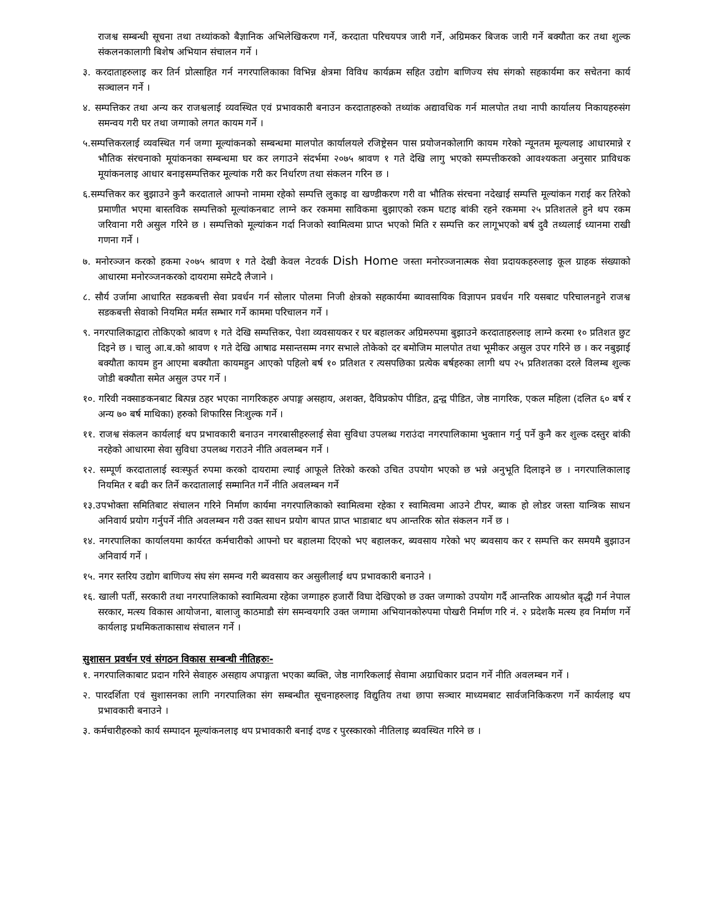राजश्व सम्बन्धी सूचना तथा तथ्यांकको बैज्ञानिक अभिलेखिकरण गर्ने, करदाता परिचयपत्र जारी गर्ने, अग्रिमकर बिजक जारी गर्ने बक्यौता कर तथा शुल्क संकलनकालागी बिशेष अभियान संचालन गर्ने ।
३. करदाताहरुलाइ कर तिर्न प्रोत्साहित गर्न नगरपालिकाका विभिन्न क्षेत्रमा विविध कार्यक्रम सहित उद्योग बाणिज्य संघ संगको सहकार्यमा कर सचेतना कार्य सञ्चालन गर्ने ।
४. सम्पत्तिकर तथा अन्य कर राजश्वलाई व्यवस्थित एवं प्रभावकारी बनाउन करदाताहरुको तथ्यांक अद्यावधिक गर्न मालपोत तथा नापी कार्यालय निकायहरुसंग समन्वय गरी घर तथा जग्गाको लगत कायम गर्ने ।
५.सम्पत्तिकरलाई व्यवस्थित गर्न जग्गा मूल्यांकनको सम्बन्धमा मालपोत कार्यालयले रजिष्ट्रेसन पास प्रयोजनकोलागि कायम गरेको न्यूनतम मूल्यलाइ आधारमान्ने र भौतिक संरचनाको मूयांकनका सम्बन्धमा घर कर लगाउने संदर्भमा २०७५ श्रावण १ गते देखि लागु भएको सम्पत्तीकरको आवश्यकता अनुसार प्राविधक मूयांकनलाइ आधार बनाइसम्पत्तिकर मूल्यांक गरी कर निर्धारण तथा संकलन गरिन छ ।
६.सम्पत्तिकर कर बुझाउने कुनै करदाताले आफ्नो नाममा रहेको सम्पत्ति लुकाइ वा खण्डीकरण गरी वा भौतिक संरचना नदेखाई सम्पत्ति मूल्यांकन गराई कर तिरेको प्रमाणीत भएमा बास्तविक सम्पत्तिको मूल्यांकनबाट लाग्ने कर रकममा साविकमा बुझाएको रकम घटाइ बांकी रहने रकममा २५ प्रतिशतले हुने थप रकम जरिवाना गरी असुल गरिने छ । सम्पत्तिको मूल्यांकन गर्दा निजको स्वामित्वमा प्राप्त भएको मिति र सम्पत्ति कर लागूभएको बर्ष दुवै तथ्यलाई ध्यानमा राखी गणना गर्ने ।
७. मनोरञ्जन करको हकमा २०७५ श्रावण १ गते देखी केवल नेटवर्क Dish Home जस्ता मनोरञ्जनात्मक सेवा प्रदायकहरुलाइ कूल ग्राहक संख्याको आधारमा मनोरञ्जनकरको दायरामा समेटदै लैजाने ।
८. सौर्य उर्जामा आधारित सडकबत्ती सेवा प्रवर्धन गर्न सोलार पोलमा निजी क्षेत्रको सहकार्यमा ब्यावसायिक विज्ञापन प्रवर्धन गरि यसबाट परिचालनहुने राजश्व सडकबत्ती सेवाको नियमित मर्मत सम्भार गर्ने काममा परिचालन गर्ने ।
९. नगरपालिकाद्वारा तोकिएको श्रावण १ गते देखि सम्पत्तिकर, पेशा व्यवसायकर र घर बहालकर अग्रिमरुपमा बुझाउने करदाताहरुलाइ लाग्ने करमा १० प्रतिशत छुट दिइने छ । चालु आ.ब.को श्रावण १ गते देखि आषाढ मसान्तसम्म नगर सभाले तोकेको दर बमोजिम मालपोत तथा भूमीकर असुल उपर गरिने छ । कर नबुझाई बक्यौता कायम हुन आएमा बक्यौता कायमहुन आएको पहिलो बर्ष १० प्रतिशत र त्यसपछिका प्रत्येक बर्षहरुका लागी थप २५ प्रतिशतका दरले विलम्ब शुल्क जोडी बक्यौता समेत असुल उपर गर्ने ।
१०. गरिवी नक्साङकनबाट बित्पन्न ठहर भएका नागरिकहरु अपाङ्ग असहाय, अशक्त, दैविप्रकोप पीडित, द्वन्द्व पीडित, जेष्ठ नागरिक, एकल महिला (दलित ६० बर्ष र अन्य ७० बर्ष माथिका) हरुको शिफारिस निःशुल्क गर्ने ।
११. राजश्व संकलन कार्यलाई थप प्रभावकारी बनाउन नगरबासीहरुलाई सेवा सुविधा उपलब्ध गराउंदा नगरपालिकामा भुक्तान गर्नु पर्ने कुनै कर शुल्क दस्तुर बांकी नरहेको आधारमा सेवा सुविधा उपलब्ध गराउने नीति अवलम्बन गर्ने ।
१२. सम्पूर्ण करदातालाई स्वःस्फुर्त रुपमा करको दायरामा ल्याई आफूले तिरेको करको उचित उपयोग भएको छ भन्ने अनुभूति दिलाइने छ । नगरपालिकालाइ नियमित र बढी कर तिर्ने करदातालाई सम्मानित गर्ने नीति अवलम्बन गर्ने
१३.उपभोक्ता समितिबाट संचालन गरिने निर्माण कार्यमा नगरपालिकाको स्वामित्वमा रहेका र स्वामित्वमा आउने टीपर, ब्याक हो लोडर जस्ता यान्त्रिक साधन अनिवार्य प्रयोग गर्नुपर्ने नीति अवलम्बन गरी उक्त साधन प्रयोग बापत प्राप्त भाडाबाट थप आन्तरिक स्रोत संकलन गर्ने छ ।
१४. नगरपालिका कार्यालयमा कार्यरत कर्मचारीको आफ्नो घर बहालमा दिएको भए बहालकर, ब्यवसाय गरेको भए ब्यवसाय कर र सम्पत्ति कर समयमै बुझाउन अनिवार्य गर्ने ।
१५. नगर स्तरिय उद्योग बाणिज्य संघ संग समन्व गरी ब्यवसाय कर असुलीलाई थप प्रभावकारी बनाउने ।
१६. खाली पर्ती, सरकारी तथा नगरपालिकाको स्वामित्वमा रहेका जग्गाहरु हजारौं विघा देखिएको छ उक्त जग्गाको उपयोग गर्दै आन्तरिक आयश्रोत बृद्धी गर्न नेपाल सरकार, मत्स्य विकास आयोजना, बालाजु काठमाडौ संग समन्वयगरि उक्त जग्गामा अभियानकोरुपमा पोखरी निर्माण गरि नं. २ प्रदेशकै मत्स्य हव निर्माण गर्ने कार्यलाइ प्रथमिकताकासाथ संचालन गर्ने ।
सुशासन प्रवर्धन एवं संगठन विकास सम्बन्धी नीतिहरुः-
१. नगरपालिकाबाट प्रदान गरिने सेवाहरु असहाय अपाङ्गता भएका ब्यक्ति, जेष्ठ नागरिकलाई सेवामा अग्राधिकार प्रदान गर्ने नीति अवलम्बन गर्ने ।
२. पारदर्शिता एवं सुशासनका लागि नगरपालिका संग सम्बन्धीत सूचनाहरुलाइ विद्युतिय तथा छापा सञ्चार माध्यमबाट सार्वजनिकिकरण गर्ने कार्यलाइ थप प्रभावकारी बनाउने ।
३. कर्मचारीहरुको कार्य सम्पादन मूल्यांकनलाइ थप प्रभावकारी बनाई दण्ड र पुरस्कारको नीतिलाइ ब्यवस्थित गरिने छ ।